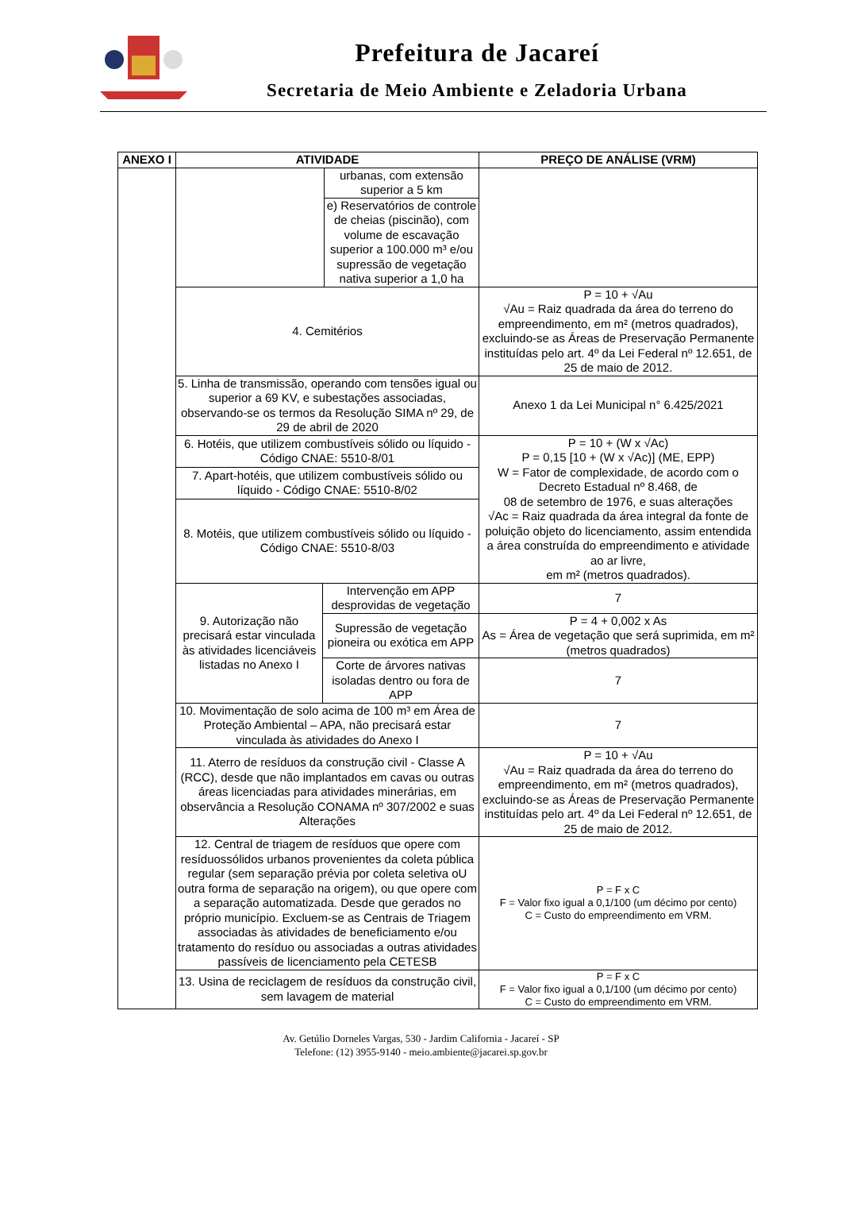Prefeitura de Jacareí
Secretaria de Meio Ambiente e Zeladoria Urbana
| ANEXO I | ATIVIDADE | | | PREÇO DE ANÁLISE (VRM) |
| --- | --- | --- | --- | --- |
| | | | urbanas, com extensão superior a 5 km | |
| | | | e) Reservatórios de controle de cheias (piscinão), com volume de escavação superior a 100.000 m³ e/ou supressão de vegetação nativa superior a 1,0 ha | |
| | 4. Cemitérios | | | P = 10 + √Au √Au = Raiz quadrada da área do terreno do empreendimento, em m² (metros quadrados), excluindo-se as Áreas de Preservação Permanente instituídas pelo art. 4º da Lei Federal nº 12.651, de 25 de maio de 2012. |
| | 5. Linha de transmissão, operando com tensões igual ou superior a 69 KV, e subestações associadas, observando-se os termos da Resolução SIMA nº 29, de 29 de abril de 2020 | | | Anexo 1 da Lei Municipal n° 6.425/2021 |
| | 6. Hotéis, que utilizem combustíveis sólido ou líquido - Código CNAE: 5510-8/01 | | | P = 10 + (W x √Ac) P = 0,15 [10 + (W x √Ac)] (ME, EPP) W = Fator de complexidade, de acordo com o Decreto Estadual nº 8.468, de 08 de setembro de 1976, e suas alterações √Ac = Raiz quadrada da área integral da fonte de poluição objeto do licenciamento, assim entendida a área construída do empreendimento e atividade ao ar livre, em m² (metros quadrados). |
| | 7. Apart-hotéis, que utilizem combustíveis sólido ou líquido - Código CNAE: 5510-8/02 | | | |
| | 8. Motéis, que utilizem combustíveis sólido ou líquido - Código CNAE: 5510-8/03 | | | |
| | 9. Autorização não precisará estar vinculada às atividades licenciáveis listadas no Anexo I | Intervenção em APP desprovidas de vegetação | | 7 |
| | | Supressão de vegetação pioneira ou exótica em APP | | P = 4 + 0,002 x As As = Área de vegetação que será suprimida, em m² (metros quadrados) |
| | | Corte de árvores nativas isoladas dentro ou fora de APP | | 7 |
| | 10. Movimentação de solo acima de 100 m³ em Área de Proteção Ambiental – APA, não precisará estar vinculada às atividades do Anexo I | | | 7 |
| | 11. Aterro de resíduos da construção civil - Classe A (RCC), desde que não implantados em cavas ou outras áreas licenciadas para atividades minerárias, em observância a Resolução CONAMA nº 307/2002 e suas Alterações | | | P = 10 + √Au √Au = Raiz quadrada da área do terreno do empreendimento, em m² (metros quadrados), excluindo-se as Áreas de Preservação Permanente instituídas pelo art. 4º da Lei Federal nº 12.651, de 25 de maio de 2012. |
| | 12. Central de triagem de resíduos que opere com resíduossólidos urbanos provenientes da coleta pública regular (sem separação prévia por coleta seletiva oU outra forma de separação na origem), ou que opere com a separação automatizada. Desde que gerados no próprio município. Excluem-se as Centrais de Triagem associadas às atividades de beneficiamento e/ou tratamento do resíduo ou associadas a outras atividades passíveis de licenciamento pela CETESB | | | P = F x C F = Valor fixo igual a 0,1/100 (um décimo por cento) C = Custo do empreendimento em VRM. |
| | 13. Usina de reciclagem de resíduos da construção civil, sem lavagem de material | | | P = F x C F = Valor fixo igual a 0,1/100 (um décimo por cento) C = Custo do empreendimento em VRM. |
Av. Getúlio Dorneles Vargas, 530 - Jardim California - Jacareí - SP
Telefone: (12) 3955-9140 - meio.ambiente@jacarei.sp.gov.br